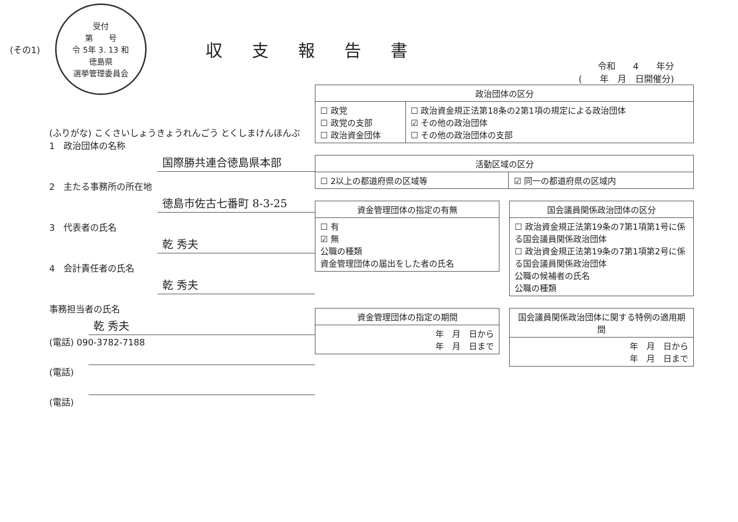(その1)
受付
第　　号
令 5年 3. 13 和
徳島県
選挙管理委員会
収支報告書
(ふりがな) こくさいしょうきょうれんごう とくしまけんほんぶ
1　政治団体の名称
国際勝共連合徳島県本部
2　主たる事務所の所在地
徳島市佐古七番町 8-3-25
3　代表者の氏名
乾 秀夫
4　会計責任者の氏名
乾 秀夫
事務担当者の氏名
乾 秀夫
(電話) 090-3782-7188
(電話)
(電話)
令和　　4　　年分
(　　年　月　日開催分)
| 政治団体の区分 | |
| --- | --- |
| ☐ 政党 ☐ 政党の支部 ☐ 政治資金団体 | ☐ 政治資金規正法第18条の2第1項の規定による政治団体 ☑ その他の政治団体 ☐ その他の政治団体の支部 |
| 活動区域の区分 | |
| --- | --- |
| ☐ 2以上の都道府県の区域等 | ☑ 同一の都道府県の区域内 |
| 資金管理団体の指定の有無 |
| --- |
| ☐ 有 ☑ 無 公職の種類 資金管理団体の届出をした者の氏名 |
| 国会議員関係政治団体の区分 |
| --- |
| ☐ 政治資金規正法第19条の7第1項第1号に係る国会議員関係政治団体 ☐ 政治資金規正法第19条の7第1項第2号に係る国会議員関係政治団体 公職の候補者の氏名 公職の種類 |
| 資金管理団体の指定の期間 |
| --- |
| 年 月 日から 年 月 日まで |
| 国会議員関係政治団体に関する特例の適用期間 |
| --- |
| 年 月 日から 年 月 日まで |